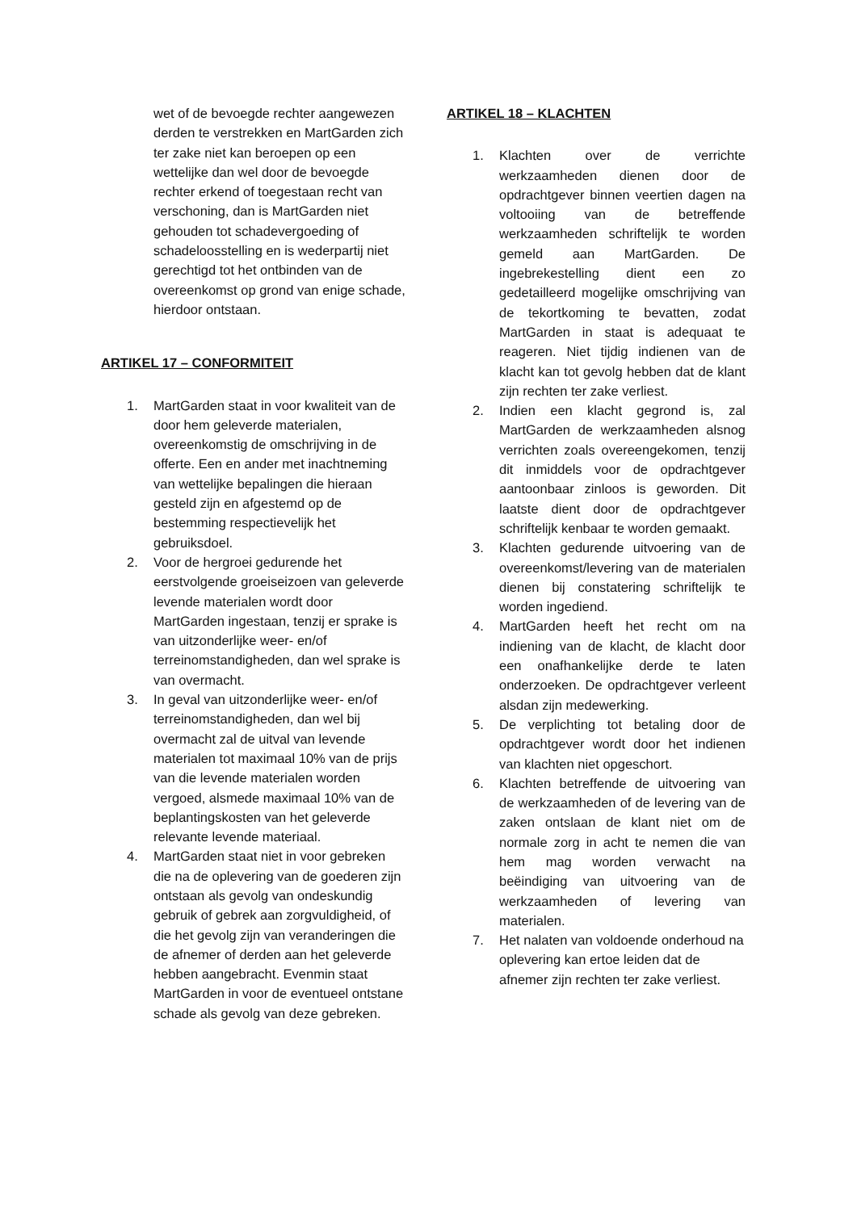wet of de bevoegde rechter aangewezen derden te verstrekken en MartGarden zich ter zake niet kan beroepen op een wettelijke dan wel door de bevoegde rechter erkend of toegestaan recht van verschoning, dan is MartGarden niet gehouden tot schadevergoeding of schadeloosstelling en is wederpartij niet gerechtigd tot het ontbinden van de overeenkomst op grond van enige schade, hierdoor ontstaan.
ARTIKEL 17 – CONFORMITEIT
1. MartGarden staat in voor kwaliteit van de door hem geleverde materialen, overeenkomstig de omschrijving in de offerte. Een en ander met inachtneming van wettelijke bepalingen die hieraan gesteld zijn en afgestemd op de bestemming respectievelijk het gebruiksdoel.
2. Voor de hergroei gedurende het eerstvolgende groeiseizoen van geleverde levende materialen wordt door MartGarden ingestaan, tenzij er sprake is van uitzonderlijke weer- en/of terreinomstandigheden, dan wel sprake is van overmacht.
3. In geval van uitzonderlijke weer- en/of terreinomstandigheden, dan wel bij overmacht zal de uitval van levende materialen tot maximaal 10% van de prijs van die levende materialen worden vergoed, alsmede maximaal 10% van de beplantingskosten van het geleverde relevante levende materiaal.
4. MartGarden staat niet in voor gebreken die na de oplevering van de goederen zijn ontstaan als gevolg van ondeskundig gebruik of gebrek aan zorgvuldigheid, of die het gevolg zijn van veranderingen die de afnemer of derden aan het geleverde hebben aangebracht. Evenmin staat MartGarden in voor de eventueel ontstane schade als gevolg van deze gebreken.
ARTIKEL 18 – KLACHTEN
1. Klachten over de verrichte werkzaamheden dienen door de opdrachtgever binnen veertien dagen na voltooiing van de betreffende werkzaamheden schriftelijk te worden gemeld aan MartGarden. De ingebrekestelling dient een zo gedetailleerd mogelijke omschrijving van de tekortkoming te bevatten, zodat MartGarden in staat is adequaat te reageren. Niet tijdig indienen van de klacht kan tot gevolg hebben dat de klant zijn rechten ter zake verliest.
2. Indien een klacht gegrond is, zal MartGarden de werkzaamheden alsnog verrichten zoals overeengekomen, tenzij dit inmiddels voor de opdrachtgever aantoonbaar zinloos is geworden. Dit laatste dient door de opdrachtgever schriftelijk kenbaar te worden gemaakt.
3. Klachten gedurende uitvoering van de overeenkomst/levering van de materialen dienen bij constatering schriftelijk te worden ingediend.
4. MartGarden heeft het recht om na indiening van de klacht, de klacht door een onafhankelijke derde te laten onderzoeken. De opdrachtgever verleent alsdan zijn medewerking.
5. De verplichting tot betaling door de opdrachtgever wordt door het indienen van klachten niet opgeschort.
6. Klachten betreffende de uitvoering van de werkzaamheden of de levering van de zaken ontslaan de klant niet om de normale zorg in acht te nemen die van hem mag worden verwacht na beëindiging van uitvoering van de werkzaamheden of levering van materialen.
7. Het nalaten van voldoende onderhoud na oplevering kan ertoe leiden dat de afnemer zijn rechten ter zake verliest.